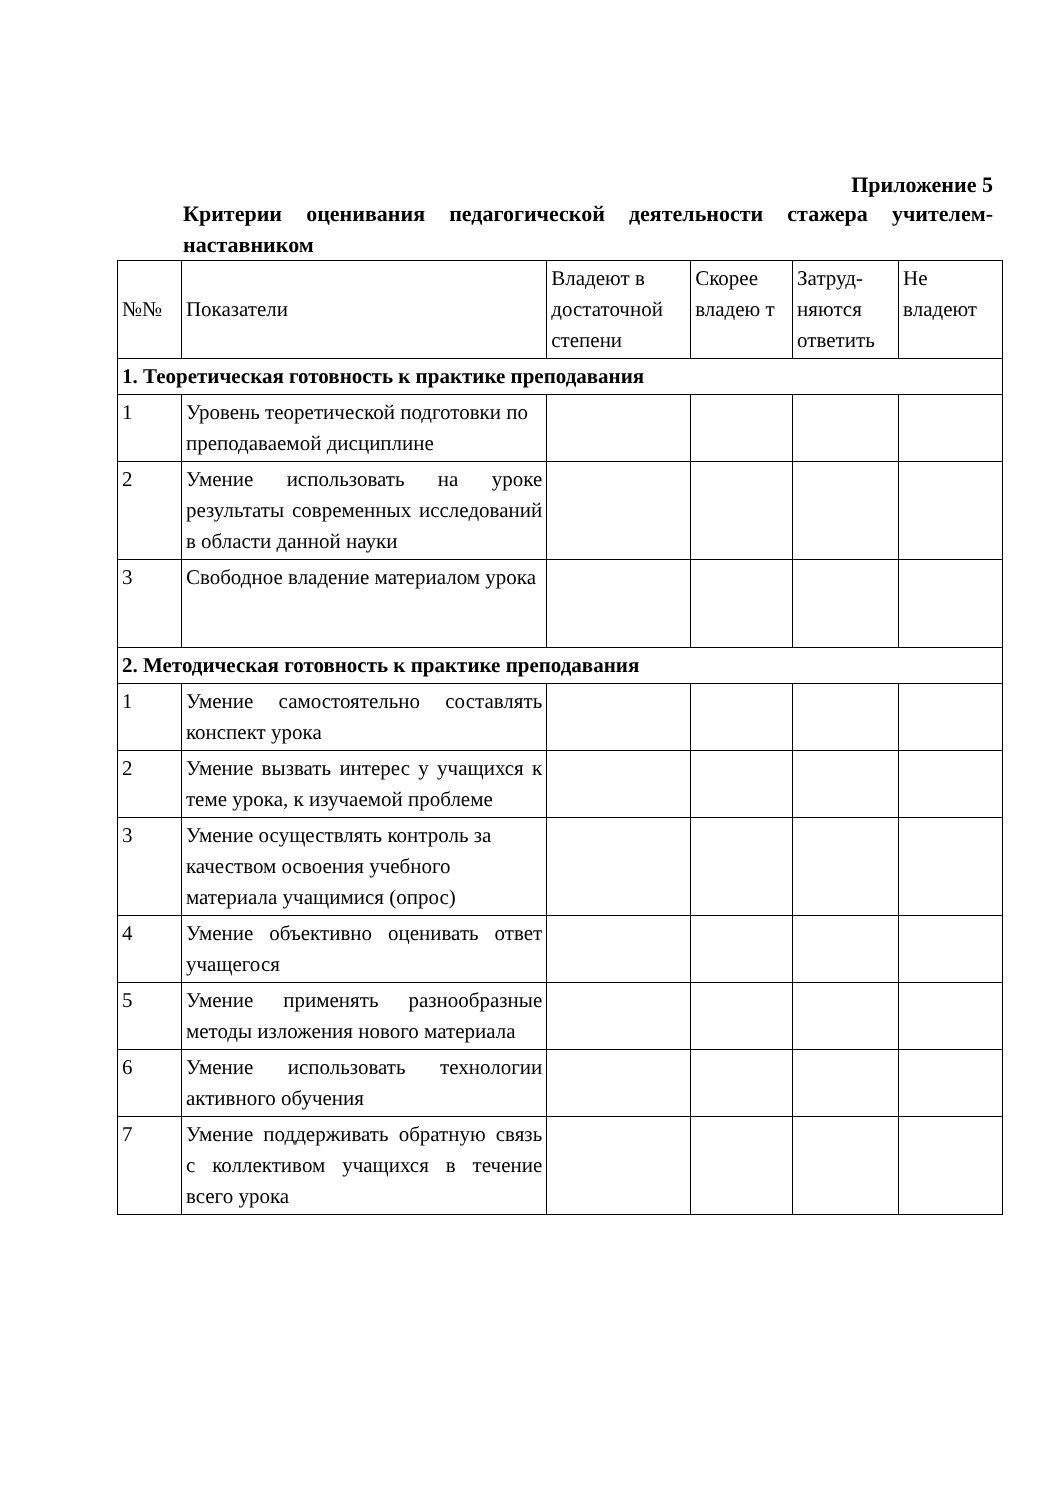Приложение 5
Критерии оценивания педагогической деятельности стажера учителем-наставником
| №№ | Показатели | Владеют в достаточной степени | Скорее владею т | Затруд-няются ответить | Не владеют |
| 1. Теоретическая готовность к практике преподавания | | | | | |
| 1 | Уровень теоретической подготовки по преподаваемой дисциплине | | | | |
| 2 | Умение использовать на уроке результаты современных исследований в области данной науки | | | | |
| 3 | Свободное владение материалом урока | | | | |
| 2. Методическая готовность к практике преподавания | | | | | |
| 1 | Умение самостоятельно составлять конспект урока | | | | |
| 2 | Умение вызвать интерес у учащихся к теме урока, к изучаемой проблеме | | | | |
| 3 | Умение осуществлять контроль за качеством освоения учебного материала учащимися (опрос) | | | | |
| 4 | Умение объективно оценивать ответ учащегося | | | | |
| 5 | Умение применять разнообразные методы изложения нового материала | | | | |
| 6 | Умение использовать технологии активного обучения | | | | |
| 7 | Умение поддерживать обратную связь с коллективом учащихся в течение всего урока | | | | |